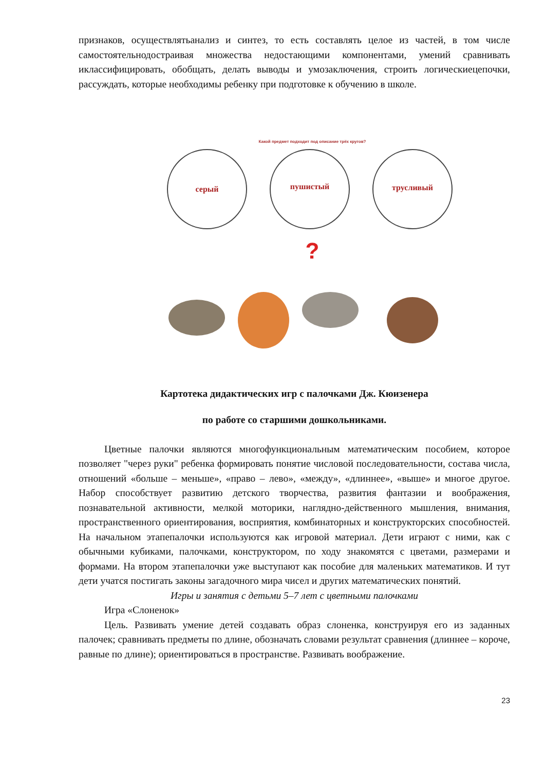признаков, осуществлятьанализ и синтез, то есть составлять целое из частей, в том числе самостоятельнодостраивая множества недостающими компонентами, умений сравнивать иклассифицировать, обобщать, делать выводы и умозаключения, строить логическиецепочки, рассуждать, которые необходимы ребенку при подготовке к обучению в школе.
Какой предмет подходит под описание трёх кругов?
серый
пушистый
трусливый
?
Картотека дидактических игр с палочками Дж. Кюизенера
по работе со старшими дошкольниками.
Цветные палочки являются многофункциональным математическим пособием, которое позволяет "через руки" ребенка формировать понятие числовой последовательности, состава числа, отношений «больше – меньше», «право – лево», «между», «длиннее», «выше» и многое другое. Набор способствует развитию детского творчества, развития фантазии и воображения, познавательной активности, мелкой моторики, наглядно-действенного мышления, внимания, пространственного ориентирования, восприятия, комбинаторных и конструкторских способностей. На начальном этапепалочки используются как игровой материал. Дети играют с ними, как с обычными кубиками, палочками, конструктором, по ходу знакомятся с цветами, размерами и формами. На втором этапепалочки уже выступают как пособие для маленьких математиков. И тут дети учатся постигать законы загадочного мира чисел и других математических понятий.
Игры и занятия с детьми 5–7 лет с цветными палочками
Игра «Слоненок»
Цель. Развивать умение детей создавать образ слоненка, конструируя его из заданных палочек; сравнивать предметы по длине, обозначать словами результат сравнения (длиннее – короче, равные по длине); ориентироваться в пространстве. Развивать воображение.
23